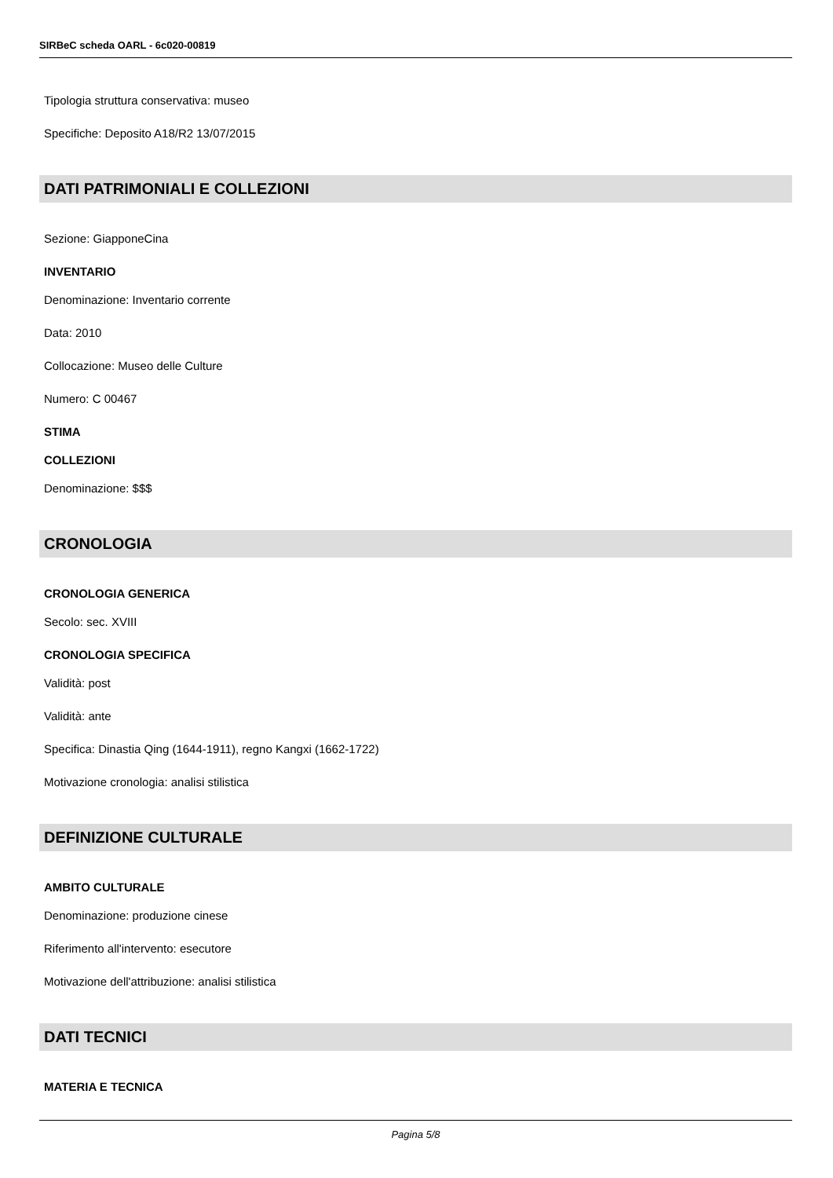SIRBeC scheda OARL - 6c020-00819
Tipologia struttura conservativa: museo
Specifiche: Deposito A18/R2 13/07/2015
DATI PATRIMONIALI E COLLEZIONI
Sezione: GiapponeCina
INVENTARIO
Denominazione: Inventario corrente
Data: 2010
Collocazione: Museo delle Culture
Numero: C 00467
STIMA
COLLEZIONI
Denominazione: $$$
CRONOLOGIA
CRONOLOGIA GENERICA
Secolo: sec. XVIII
CRONOLOGIA SPECIFICA
Validità: post
Validità: ante
Specifica: Dinastia Qing (1644-1911), regno Kangxi (1662-1722)
Motivazione cronologia: analisi stilistica
DEFINIZIONE CULTURALE
AMBITO CULTURALE
Denominazione: produzione cinese
Riferimento all'intervento: esecutore
Motivazione dell'attribuzione: analisi stilistica
DATI TECNICI
MATERIA E TECNICA
Pagina 5/8